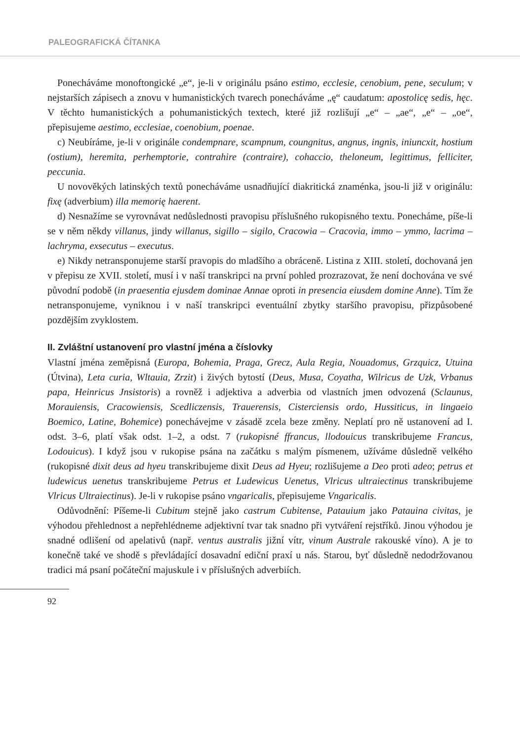PALEOGRAFICKÁ ČÍTANKA
Ponecháváme monoftongické „e“, je-li v originálu psáno estimo, ecclesie, cenobium, pene, seculum; v nejstarších zápisech a znovu v humanistických tvarech ponecháváme „ę“ caudatum: apostolicę sedis, hęc. V těchto humanistických a pohumanistických textech, které již rozlišují „e“ – „ae“, „e“ – „oe“, přepisujeme aestimo, ecclesiae, coenobium, poenae.
c) Neubíráme, je-li v originále condempnare, scampnum, coungnitus, angnus, ingnis, iniuncxit, hostium (ostium), heremita, perhemptorie, contrahire (contraire), cohaccio, theloneum, legittimus, felliciter, peccunia.
U novověkých latinských textů ponecháváme usnadňující diakritická znaménka, jsou-li již v originálu: fixę (adverbium) illa memorię haerent.
d) Nesnažíme se vyrovnávat nedůslednosti pravopisu příslušného rukopisného textu. Ponecháme, píše-li se v něm někdy villanus, jindy willanus, sigillo – sigilo, Cracowia – Cracovia, immo – ymmo, lacrima – lachryma, exsecutus – executus.
e) Nikdy netransponujeme starší pravopis do mladšího a obráceně. Listina z XIII. století, dochovaná jen v přepisu ze XVII. století, musí i v naší transkripci na první pohled prozrazovat, že není dochována ve své původní podobě (in praesentia ejusdem dominae Annae oproti in presencia eiusdem domine Anne). Tím že netransponujeme, vyniknou i v naší transkripci eventuální zbytky staršího pravopisu, přizpůsobené pozdějším zvyklostem.
II. Zvláštní ustanovení pro vlastní jména a číslovky
Vlastní jména zeměpisná (Europa, Bohemia, Praga, Grecz, Aula Regia, Nouadomus, Grzquicz, Utuina (Útvina), Leta curia, Wltauia, Zrzit) i živých bytostí (Deus, Musa, Coyatha, Wilricus de Uzk, Vrbanus papa, Heinricus Jnsistoris) a rovněž i adjektiva a adverbia od vlastních jmen odvozená (Sclaunus, Morauiensis, Cracowiensis, Scedliczensis, Trauerensis, Cisterciensis ordo, Hussiticus, in lingaeio Boemico, Latine, Bohemice) ponechávejme v zásadě zcela beze změny. Neplatí pro ně ustanovení ad I. odst. 3–6, platí však odst. 1–2, a odst. 7 (rukopisné ffrancus, llodouicus transkribujeme Francus, Lodouicus). I když jsou v rukopise psána na začátku s malým písmenem, užíváme důsledně velkého (rukopisné dixit deus ad hyeu transkribujeme dixit Deus ad Hyeu; rozlišujeme a Deo proti adeo; petrus et ludewicus uenetus transkribujeme Petrus et Ludewicus Uenetus, Vlricus ultraiectinus transkribujeme Vlricus Ultraiectinus). Je-li v rukopise psáno vngaricalis, přepisujeme Vngaricalis.
Odůvodnění: Píšeme-li Cubitum stejně jako castrum Cubitense, Patauium jako Patauina civitas, je výhodou přehlednost a nepřehlédneme adjektivní tvar tak snadno při vytváření rejstříků. Jinou výhodou je snadné odlišení od apelativů (např. ventus australis jižní vítr, vinum Australe rakouské víno). A je to konečně také ve shodě s převládající dosavadní ediční praxí u nás. Starou, byť důsledně nedodržovanou tradici má psaní počáteční majuskule i v příslušných adverbiích.
92